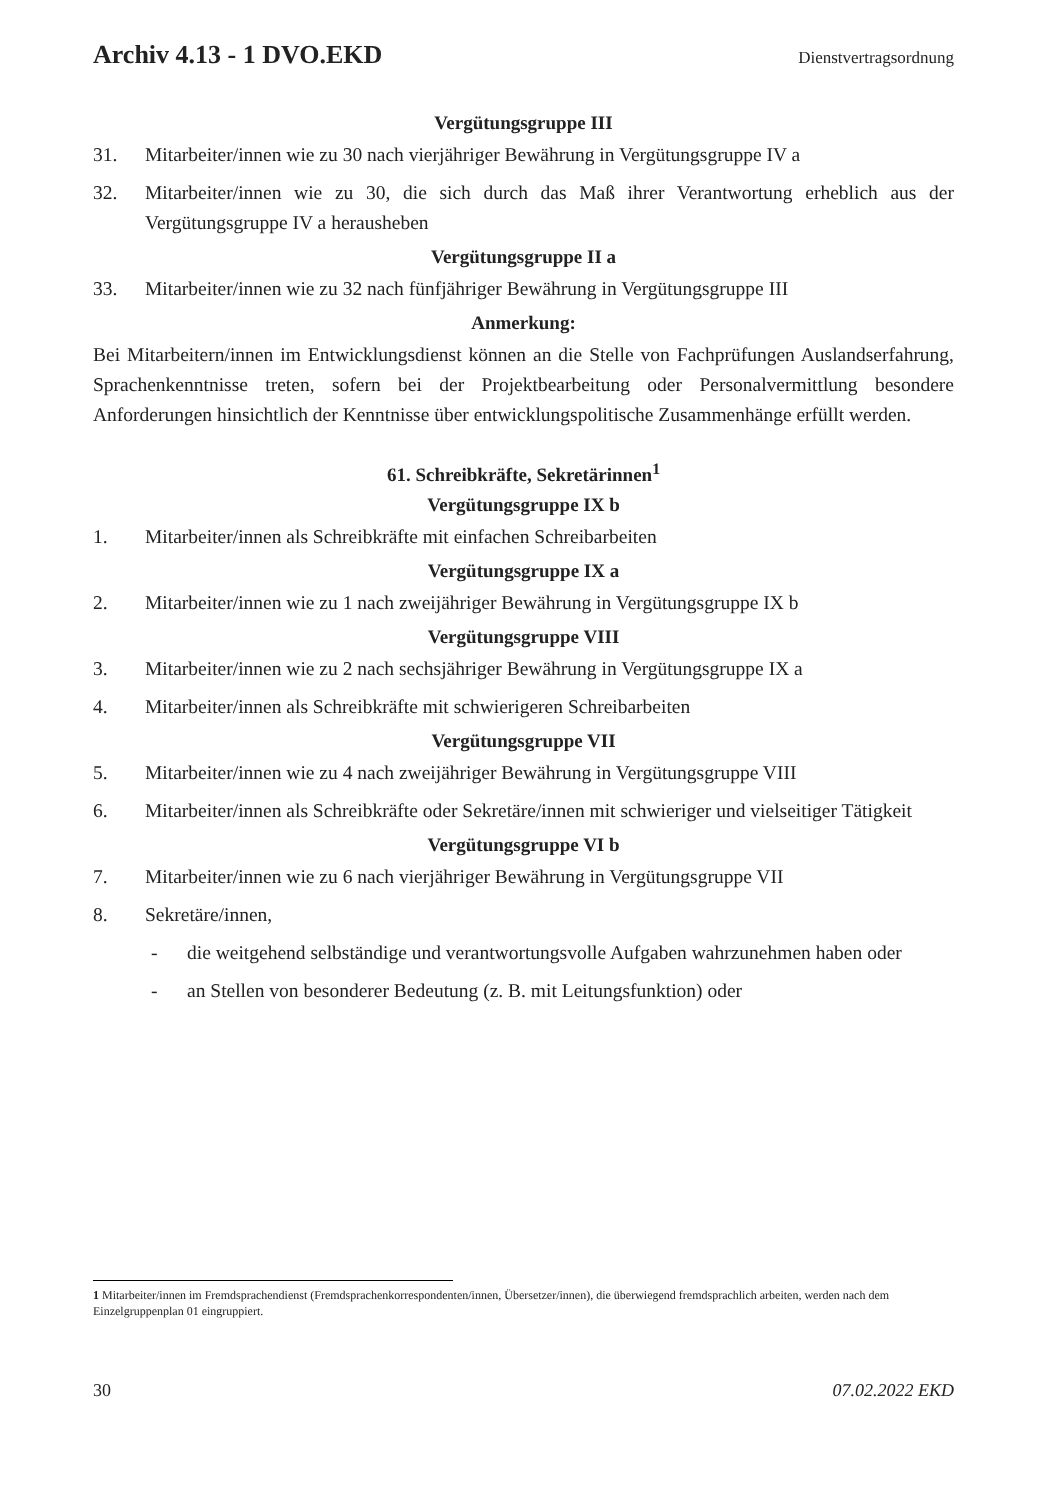Archiv 4.13 - 1 DVO.EKD Dienstvertragsordnung
Vergütungsgruppe III
31. Mitarbeiter/innen wie zu 30 nach vierjähriger Bewährung in Vergütungsgruppe IV a
32. Mitarbeiter/innen wie zu 30, die sich durch das Maß ihrer Verantwortung erheblich aus der Vergütungsgruppe IV a herausheben
Vergütungsgruppe II a
33. Mitarbeiter/innen wie zu 32 nach fünfjähriger Bewährung in Vergütungsgruppe III
Anmerkung:
Bei Mitarbeitern/innen im Entwicklungsdienst können an die Stelle von Fachprüfungen Auslandserfahrung, Sprachenkenntnisse treten, sofern bei der Projektbearbeitung oder Personalvermittlung besondere Anforderungen hinsichtlich der Kenntnisse über entwicklungspolitische Zusammenhänge erfüllt werden.
61. Schreibkräfte, Sekretärinnen<sup>1</sup>
Vergütungsgruppe IX b
1. Mitarbeiter/innen als Schreibkräfte mit einfachen Schreibarbeiten
Vergütungsgruppe IX a
2. Mitarbeiter/innen wie zu 1 nach zweijähriger Bewährung in Vergütungsgruppe IX b
Vergütungsgruppe VIII
3. Mitarbeiter/innen wie zu 2 nach sechsjähriger Bewährung in Vergütungsgruppe IX a
4. Mitarbeiter/innen als Schreibkräfte mit schwierigeren Schreibarbeiten
Vergütungsgruppe VII
5. Mitarbeiter/innen wie zu 4 nach zweijähriger Bewährung in Vergütungsgruppe VIII
6. Mitarbeiter/innen als Schreibkräfte oder Sekretäre/innen mit schwieriger und vielseitiger Tätigkeit
Vergütungsgruppe VI b
7. Mitarbeiter/innen wie zu 6 nach vierjähriger Bewährung in Vergütungsgruppe VII
8. Sekretäre/innen,
- die weitgehend selbständige und verantwortungsvolle Aufgaben wahrzunehmen haben oder
- an Stellen von besonderer Bedeutung (z. B. mit Leitungsfunktion) oder
1 Mitarbeiter/innen im Fremdsprachendienst (Fremdsprachenkorrespondenten/innen, Übersetzer/innen), die überwiegend fremdsprachlich arbeiten, werden nach dem Einzelgruppenplan 01 eingruppiert.
30 07.02.2022 EKD